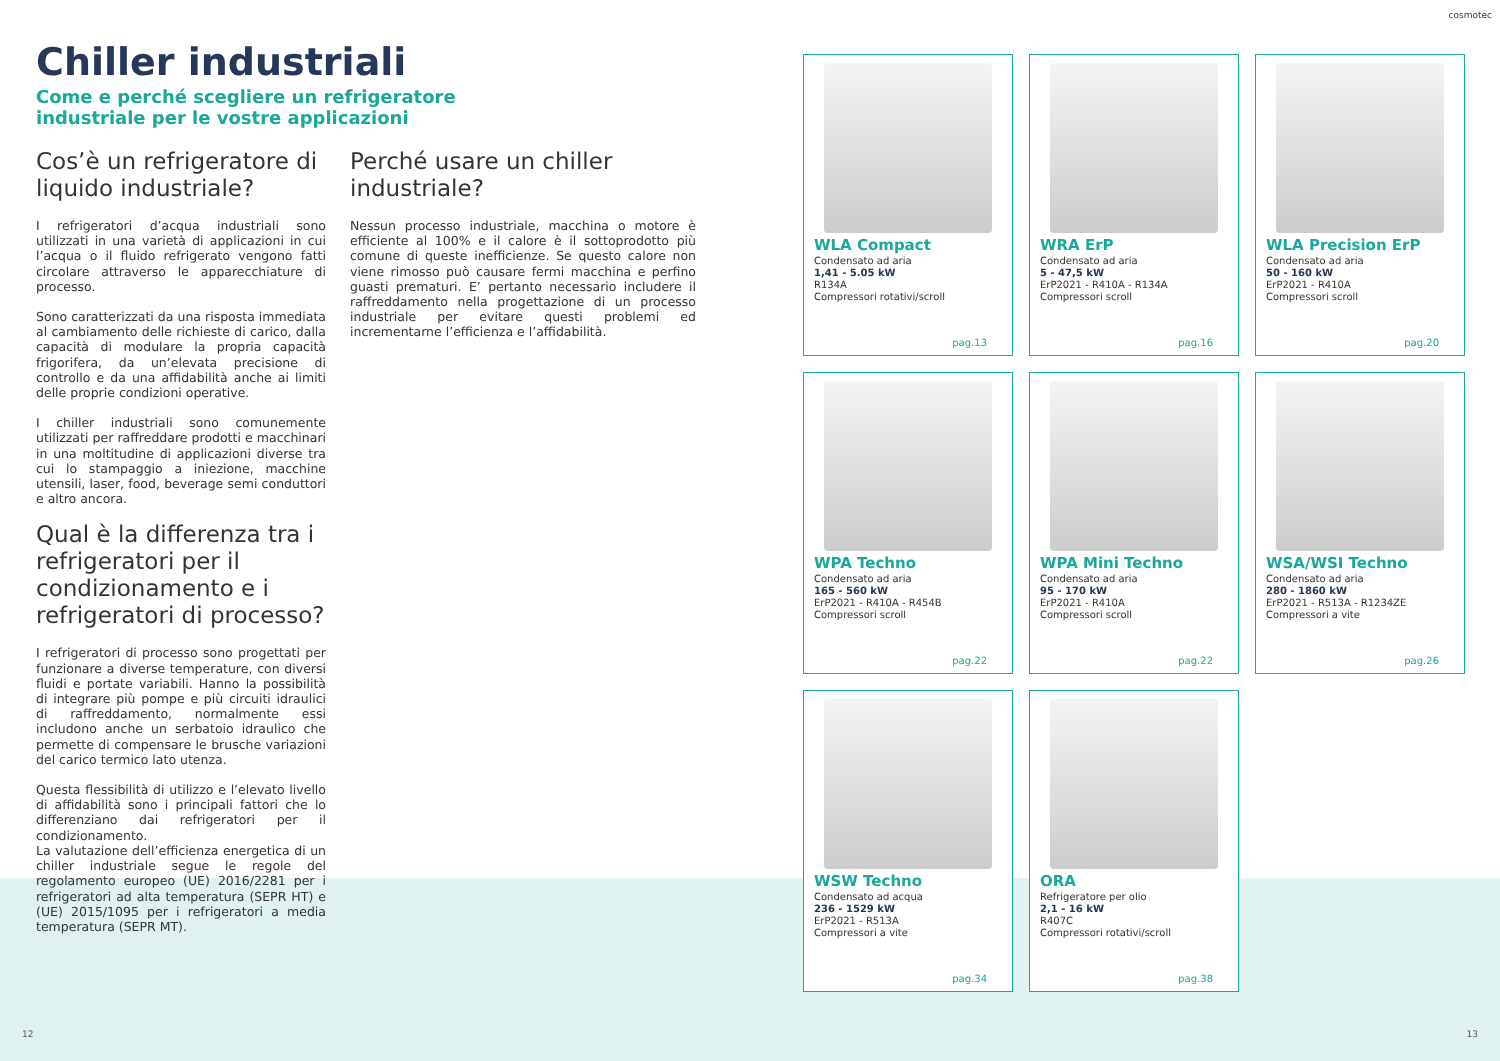cosmotec
Chiller industriali
Come e perché scegliere un refrigeratore
industriale per le vostre applicazioni
Cos’è un refrigeratore di liquido industriale?
I refrigeratori d’acqua industriali sono utilizzati in una varietà di applicazioni in cui l’acqua o il fluido refrigerato vengono fatti circolare attraverso le apparecchiature di processo.
Sono caratterizzati da una risposta immediata al cambiamento delle richieste di carico, dalla capacità di modulare la propria capacità frigorifera, da un’elevata precisione di controllo e da una affidabilità anche ai limiti delle proprie condizioni operative.
I chiller industriali sono comunemente utilizzati per raffreddare prodotti e macchinari in una moltitudine di applicazioni diverse tra cui lo stampaggio a iniezione, macchine utensili, laser, food, beverage semi conduttori e altro ancora.
Qual è la differenza tra i refrigeratori per il condizionamento e i refrigeratori di processo?
I refrigeratori di processo sono progettati per funzionare a diverse temperature, con diversi fluidi e portate variabili. Hanno la possibilità di integrare più pompe e più circuiti idraulici di raffreddamento, normalmente essi includono anche un serbatoio idraulico che permette di compensare le brusche variazioni del carico termico lato utenza.
Questa flessibilità di utilizzo e l’elevato livello di affidabilità sono i principali fattori che lo differenziano dai refrigeratori per il condizionamento.
La valutazione dell’efficienza energetica di un chiller industriale segue le regole del regolamento europeo (UE) 2016/2281 per i refrigeratori ad alta temperatura (SEPR HT) e (UE) 2015/1095 per i refrigeratori a media temperatura (SEPR MT).
Perché usare un chiller industriale?
Nessun processo industriale, macchina o motore è efficiente al 100% e il calore è il sottoprodotto più comune di queste inefficienze. Se questo calore non viene rimosso può causare fermi macchina e perfino guasti prematuri. E’ pertanto necessario includere il raffreddamento nella progettazione di un processo industriale per evitare questi problemi ed incrementarne l’efficienza e l’affidabilità.
WLA Compact
Condensato ad aria
1,41 - 5.05 kW
R134A
Compressori rotativi/scroll
pag.13
WRA ErP
Condensato ad aria
5 - 47,5 kW
ErP2021 - R410A - R134A
Compressori scroll
pag.16
WLA Precision ErP
Condensato ad aria
50 - 160 kW
ErP2021 - R410A
Compressori scroll
pag.20
WPA Techno
Condensato ad aria
165 - 560 kW
ErP2021 - R410A - R454B
Compressori scroll
pag.22
WPA Mini Techno
Condensato ad aria
95 - 170 kW
ErP2021 - R410A
Compressori scroll
pag.22
WSA/WSI Techno
Condensato ad aria
280 - 1860 kW
ErP2021 - R513A - R1234ZE
Compressori a vite
pag.26
WSW Techno
Condensato ad acqua
236 - 1529 kW
ErP2021 - R513A
Compressori a vite
pag.34
ORA
Refrigeratore per olio
2,1 - 16 kW
R407C
Compressori rotativi/scroll
pag.38
12 13